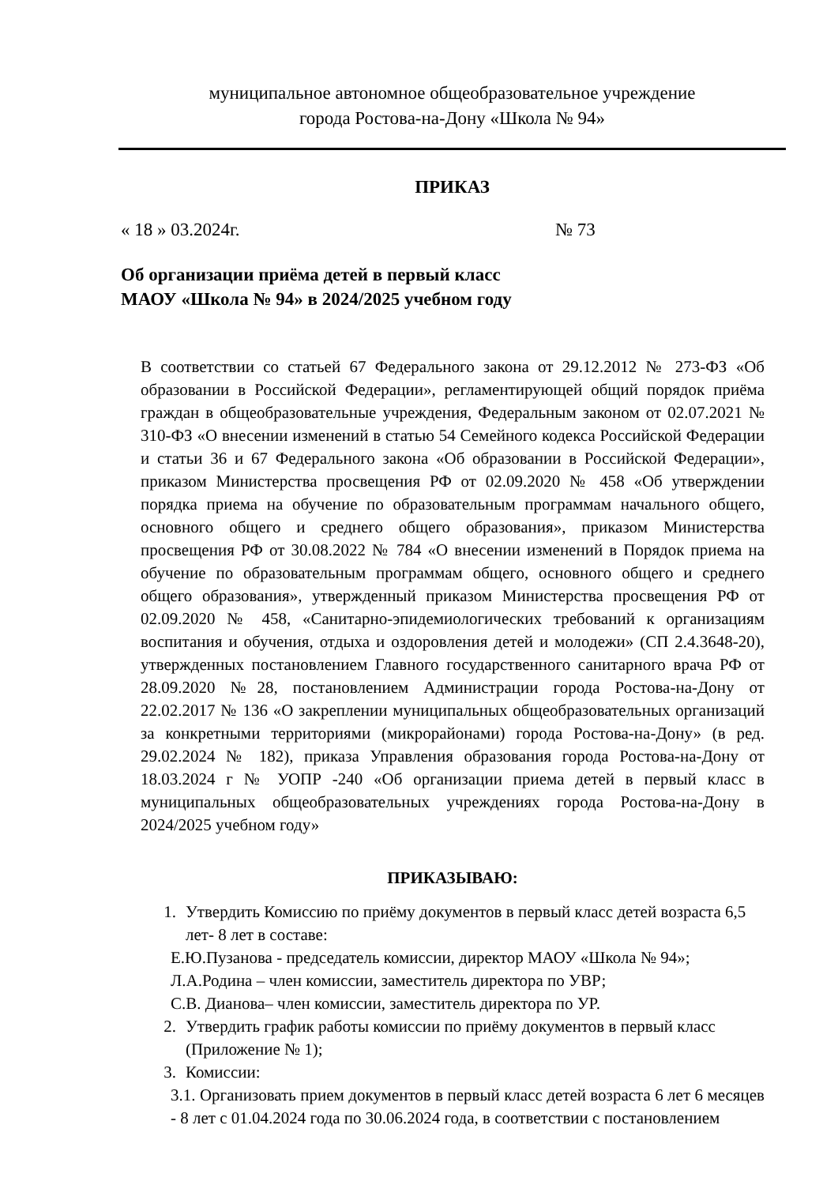муниципальное автономное общеобразовательное учреждение
города Ростова-на-Дону «Школа № 94»
ПРИКАЗ
« 18 » 03.2024г. № 73
Об организации приёма детей в первый класс
МАОУ «Школа № 94» в 2024/2025 учебном году
В соответствии со статьей 67 Федерального закона от 29.12.2012 № 273-ФЗ «Об образовании в Российской Федерации», регламентирующей общий порядок приёма граждан в общеобразовательные учреждения, Федеральным законом от 02.07.2021 № 310-ФЗ «О внесении изменений в статью 54 Семейного кодекса Российской Федерации и статьи 36 и 67 Федерального закона «Об образовании в Российской Федерации», приказом Министерства просвещения РФ от 02.09.2020 № 458 «Об утверждении порядка приема на обучение по образовательным программам начального общего, основного общего и среднего общего образования», приказом Министерства просвещения РФ от 30.08.2022 № 784 «О внесении изменений в Порядок приема на обучение по образовательным программам общего, основного общего и среднего общего образования», утвержденный приказом Министерства просвещения РФ от 02.09.2020 № 458, «Санитарно-эпидемиологических требований к организациям воспитания и обучения, отдыха и оздоровления детей и молодежи» (СП 2.4.3648-20), утвержденных постановлением Главного государственного санитарного врача РФ от 28.09.2020 №28, постановлением Администрации города Ростова-на-Дону от 22.02.2017 № 136 «О закреплении муниципальных общеобразовательных организаций за конкретными территориями (микрорайонами) города Ростова-на-Дону» (в ред. 29.02.2024 № 182), приказа Управления образования города Ростова-на-Дону от 18.03.2024 г № УОПР -240 «Об организации приема детей в первый класс в муниципальных общеобразовательных учреждениях города Ростова-на-Дону в 2024/2025 учебном году»
ПРИКАЗЫВАЮ:
1. Утвердить Комиссию по приёму документов в первый класс детей возраста 6,5 лет- 8 лет в составе:
Е.Ю.Пузанова - председатель комиссии, директор МАОУ «Школа № 94»;
Л.А.Родина – член комиссии, заместитель директора по УВР;
С.В. Дианова– член комиссии, заместитель директора по УР.
2. Утвердить график работы комиссии по приёму документов в первый класс (Приложение № 1);
3. Комиссии:
3.1. Организовать прием документов в первый класс детей возраста 6 лет 6 месяцев - 8 лет с 01.04.2024 года по 30.06.2024 года, в соответствии с постановлением